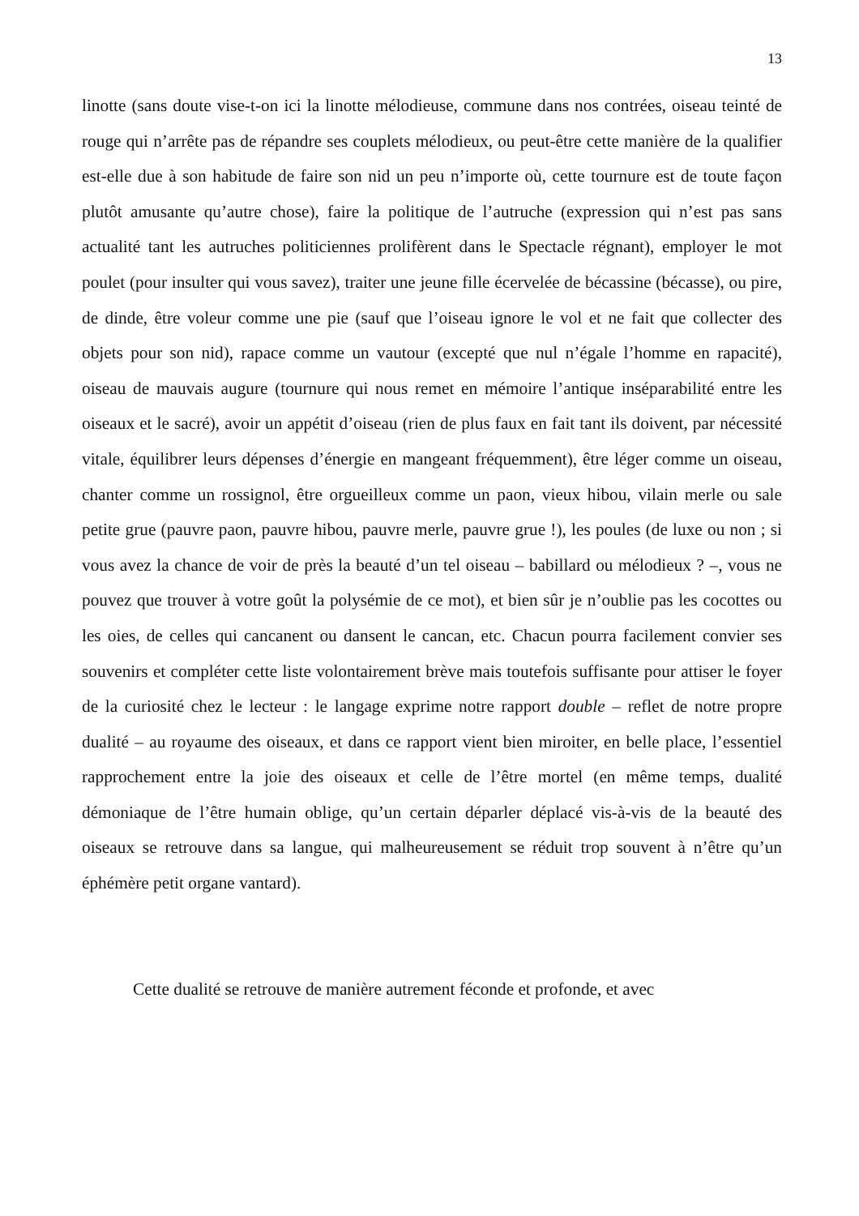13
linotte (sans doute vise-t-on ici la linotte mélodieuse, commune dans nos contrées, oiseau teinté de rouge qui n’arrête pas de répandre ses couplets mélodieux, ou peut-être cette manière de la qualifier est-elle due à son habitude de faire son nid un peu n’importe où, cette tournure est de toute façon plutôt amusante qu’autre chose), faire la politique de l’autruche (expression qui n’est pas sans actualité tant les autruches politiciennes prolifèrent dans le Spectacle régnant), employer le mot poulet (pour insulter qui vous savez), traiter une jeune fille écervelée de bécassine (bécasse), ou pire, de dinde, être voleur comme une pie (sauf que l’oiseau ignore le vol et ne fait que collecter des objets pour son nid), rapace comme un vautour (excepté que nul n’égale l’homme en rapacité), oiseau de mauvais augure (tournure qui nous remet en mémoire l’antique inséparabilité entre les oiseaux et le sacré), avoir un appétit d’oiseau (rien de plus faux en fait tant ils doivent, par nécessité vitale, équilibrer leurs dépenses d’énergie en mangeant fréquemment), être léger comme un oiseau, chanter comme un rossignol, être orgueilleux comme un paon, vieux hibou, vilain merle ou sale petite grue (pauvre paon, pauvre hibou, pauvre merle, pauvre grue !), les poules (de luxe ou non ; si vous avez la chance de voir de près la beauté d’un tel oiseau – babillard ou mélodieux ? –, vous ne pouvez que trouver à votre goût la polysémie de ce mot), et bien sûr je n’oublie pas les cocottes ou les oies, de celles qui cancanent ou dansent le cancan, etc. Chacun pourra facilement convier ses souvenirs et compléter cette liste volontairement brève mais toutefois suffisante pour attiser le foyer de la curiosité chez le lecteur : le langage exprime notre rapport double – reflet de notre propre dualité – au royaume des oiseaux, et dans ce rapport vient bien miroiter, en belle place, l’essentiel rapprochement entre la joie des oiseaux et celle de l’être mortel (en même temps, dualité démoniaque de l’être humain oblige, qu’un certain déparler déplacé vis-à-vis de la beauté des oiseaux se retrouve dans sa langue, qui malheureusement se réduit trop souvent à n’être qu’un éphémère petit organe vantard).
Cette dualité se retrouve de manière autrement féconde et profonde, et avec